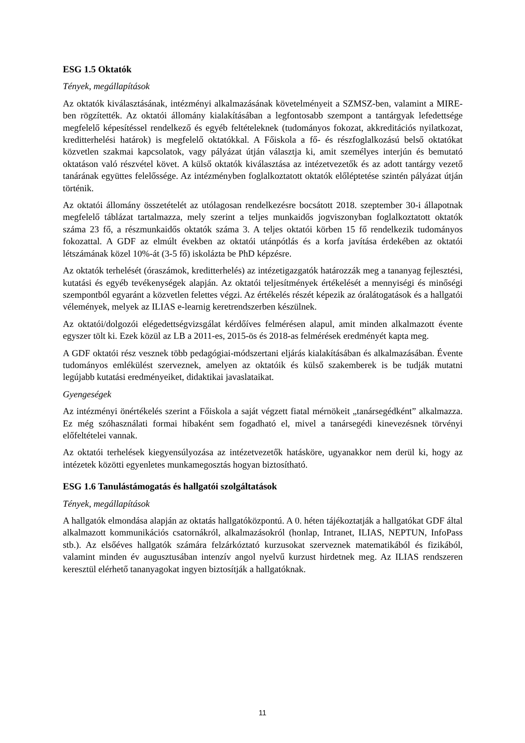ESG 1.5 Oktatók
Tények, megállapítások
Az oktatók kiválasztásának, intézményi alkalmazásának követelményeit a SZMSZ-ben, valamint a MIRE-ben rögzítették. Az oktatói állomány kialakításában a legfontosabb szempont a tantárgyak lefedettsége megfelelő képesítéssel rendelkező és egyéb feltételeknek (tudományos fokozat, akkreditációs nyilatkozat, kreditterhelési határok) is megfelelő oktatókkal. A Főiskola a fő- és részfoglalkozású belső oktatókat közvetlen szakmai kapcsolatok, vagy pályázat útján választja ki, amit személyes interjún és bemutató oktatáson való részvétel követ. A külső oktatók kiválasztása az intézetvezetők és az adott tantárgy vezető tanárának együttes felelőssége. Az intézményben foglalkoztatott oktatók előléptetése szintén pályázat útján történik.
Az oktatói állomány összetételét az utólagosan rendelkezésre bocsátott 2018. szeptember 30-i állapotnak megfelelő táblázat tartalmazza, mely szerint a teljes munkaidős jogviszonyban foglalkoztatott oktatók száma 23 fő, a részmunkaidős oktatók száma 3. A teljes oktatói körben 15 fő rendelkezik tudományos fokozattal. A GDF az elmúlt években az oktatói utánpótlás és a korfa javítása érdekében az oktatói létszámának közel 10%-át (3-5 fő) iskolázta be PhD képzésre.
Az oktatók terhelését (óraszámok, kreditterhelés) az intézetigazgatók határozzák meg a tananyag fejlesztési, kutatási és egyéb tevékenységek alapján. Az oktatói teljesítmények értékelését a mennyiségi és minőségi szempontból egyaránt a közvetlen felettes végzi. Az értékelés részét képezik az óralátogatások és a hallgatói vélemények, melyek az ILIAS e-learnig keretrendszerben készülnek.
Az oktatói/dolgozói elégedettségvizsgálat kérdőíves felmérésen alapul, amit minden alkalmazott évente egyszer tölt ki. Ezek közül az LB a 2011-es, 2015-ös és 2018-as felmérések eredményét kapta meg.
A GDF oktatói rész vesznek több pedagógiai-módszertani eljárás kialakításában és alkalmazásában. Évente tudományos emlékülést szerveznek, amelyen az oktatóik és külső szakemberek is be tudják mutatni legújabb kutatási eredményeiket, didaktikai javaslataikat.
Gyengeségek
Az intézményi önértékelés szerint a Főiskola a saját végzett fiatal mérnökeit „tanársegédként” alkalmazza. Ez még szóhasználati formai hibaként sem fogadható el, mivel a tanársegédi kinevezésnek törvényi előfeltételei vannak.
Az oktatói terhelések kiegyensúlyozása az intézetvezetők hatásköre, ugyanakkor nem derül ki, hogy az intézetek közötti egyenletes munkamegosztás hogyan biztosítható.
ESG 1.6 Tanulástámogatás és hallgatói szolgáltatások
Tények, megállapítások
A hallgatók elmondása alapján az oktatás hallgatóközpontú. A 0. héten tájékoztatják a hallgatókat GDF által alkalmazott kommunikációs csatornákról, alkalmazásokról (honlap, Intranet, ILIAS, NEPTUN, InfoPass stb.). Az elsőéves hallgatók számára felzárkóztató kurzusokat szerveznek matematikából és fizikából, valamint minden év augusztusában intenzív angol nyelvű kurzust hirdetnek meg. Az ILIAS rendszeren keresztül elérhető tananyagokat ingyen biztosítják a hallgatóknak.
11